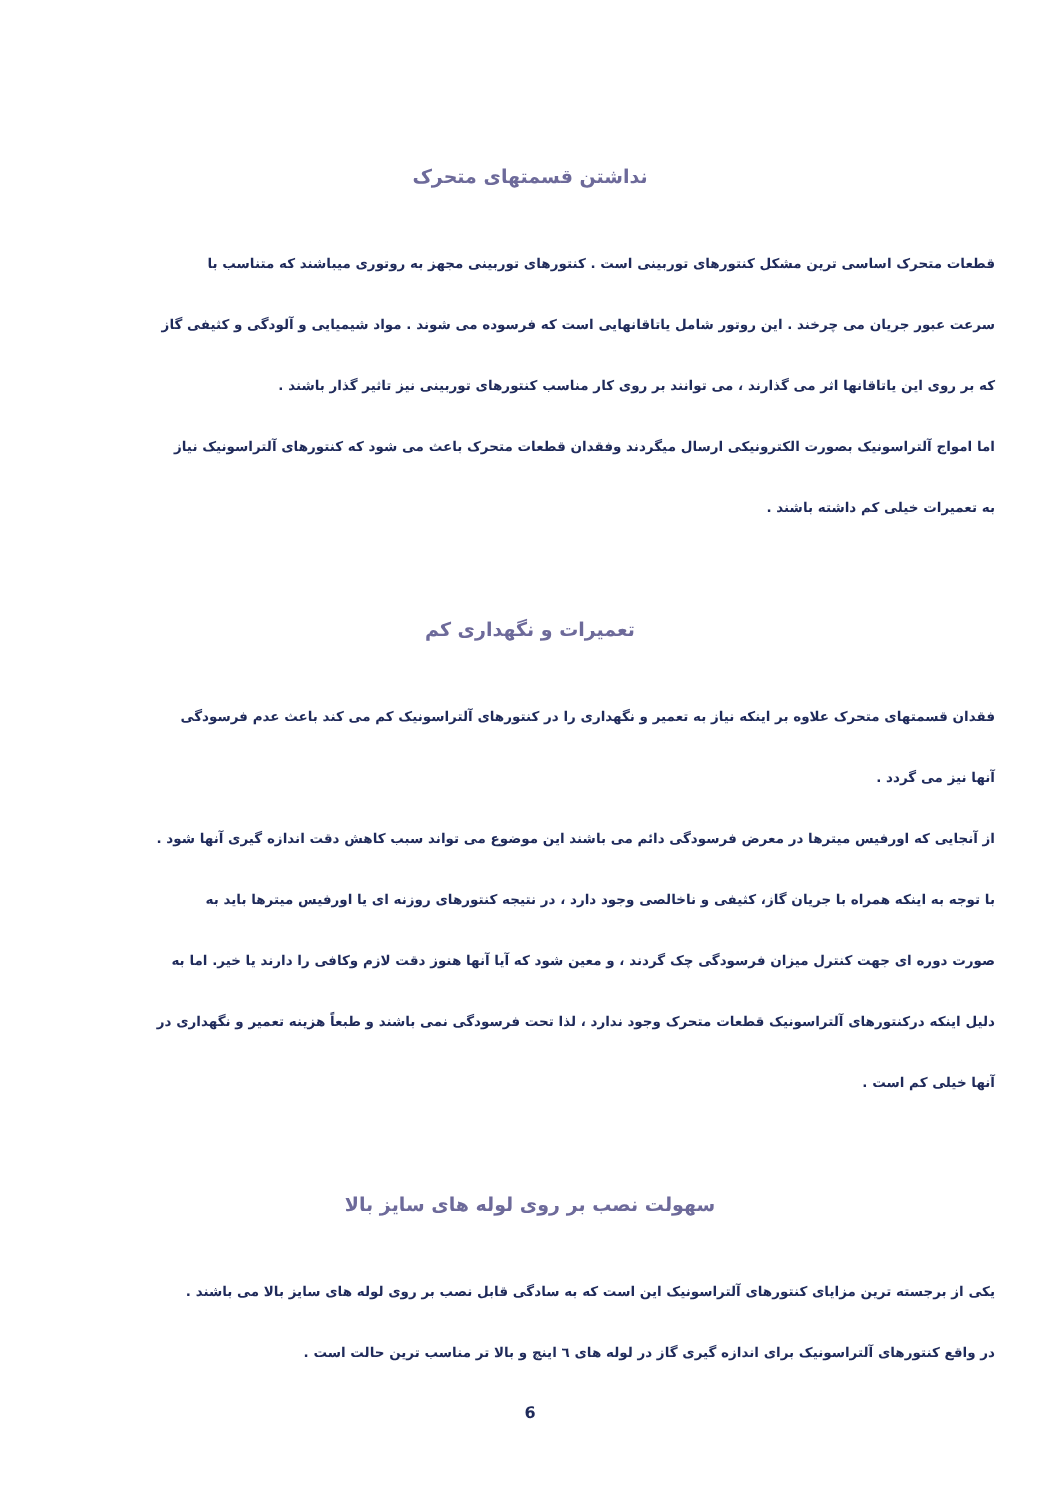نداشتن قسمتهای متحرک
قطعات متحرک اساسی ترین مشکل کنتورهای توربینی است . کنتورهای توربینی مجهز به روتوری میباشند که متناسب با
سرعت عبور جریان می چرخند . این روتور شامل یاتاقانهایی است که فرسوده می شوند . مواد شیمیایی و آلودگی و کثیفی گاز
که بر روی این یاتاقانها اثر می گذارند ، می توانند بر روی کار مناسب کنتورهای توربینی نیز تاثیر گذار باشند .
اما امواج آلتراسونیک بصورت الکترونیکی ارسال میگردند وفقدان قطعات متحرک باعث می شود که کنتورهای آلتراسونیک نیاز
به تعمیرات خیلی کم داشته باشند .
تعمیرات و نگهداری کم
فقدان قسمتهای متحرک علاوه بر اینکه نیاز به تعمیر و نگهداری را در کنتورهای آلتراسونیک کم می کند باعث عدم فرسودگی
آنها نیز می گردد .
از آنجایی که اورفیس میترها در معرض فرسودگی دائم می باشند این موضوع می تواند سبب کاهش دقت اندازه گیری آنها شود .
با توجه به اینکه همراه با جریان گاز، کثیفی و ناخالصی وجود دارد ، در نتیجه کنتورهای روزنه ای یا اورفیس میترها باید به
صورت دوره ای جهت کنترل میزان فرسودگی چک گردند ، و معین شود که آیا آنها هنوز دقت لازم وکافی را دارند یا خیر. اما به
دلیل اینکه درکنتورهای آلتراسونیک قطعات متحرک وجود ندارد ، لذا تحت فرسودگی نمی باشند و طبعاً هزینه تعمیر و نگهداری در
آنها خیلی کم است .
سهولت نصب بر روی لوله های سایز بالا
یکی از برجسته ترین مزایای کنتورهای آلتراسونیک این است که به سادگی قابل نصب بر روی لوله های سایز بالا می باشند .
در واقع کنتورهای آلتراسونیک برای اندازه گیری گاز در لوله های ٦ اینچ و بالا تر مناسب ترین حالت است .
6